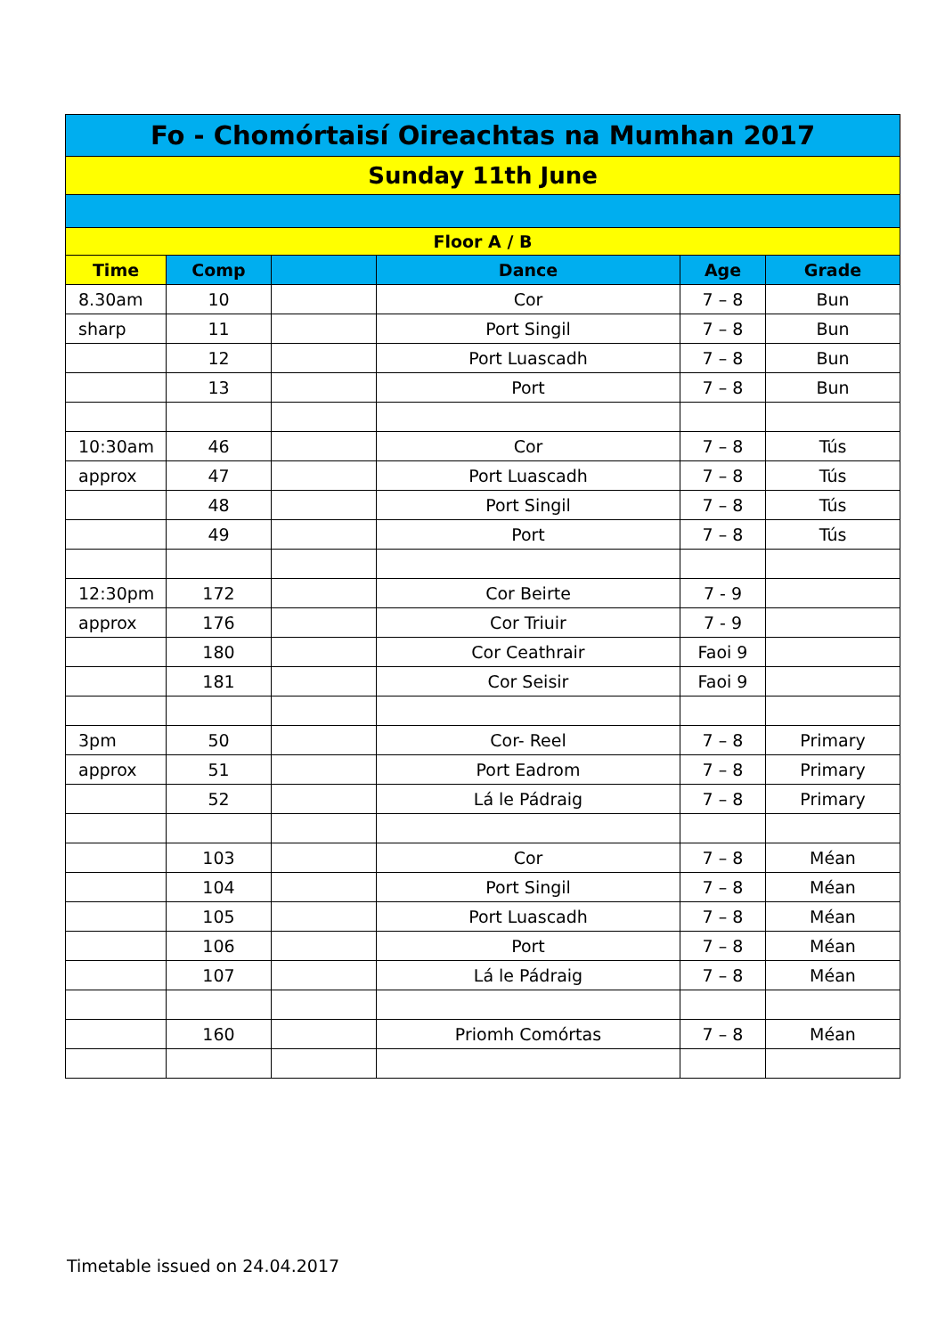| Fo - Chomórtaisí Oireachtas na Mumhan 2017 | | | | | |
| Sunday 11th June | | | | | |
| Floor A / B | | | | | |
| Time | Comp | | Dance | Age | Grade |
| 8.30am | 10 | | Cor | 7 – 8 | Bun |
| sharp | 11 | | Port Singil | 7 – 8 | Bun |
| | 12 | | Port Luascadh | 7 – 8 | Bun |
| | 13 | | Port | 7 – 8 | Bun |
| 10:30am | 46 | | Cor | 7 – 8 | Tús |
| approx | 47 | | Port Luascadh | 7 – 8 | Tús |
| | 48 | | Port Singil | 7 – 8 | Tús |
| | 49 | | Port | 7 – 8 | Tús |
| 12:30pm | 172 | | Cor Beirte | 7 - 9 | |
| approx | 176 | | Cor Triuir | 7 - 9 | |
| | 180 | | Cor Ceathrair | Faoi 9 | |
| | 181 | | Cor Seisir | Faoi 9 | |
| 3pm | 50 | | Cor- Reel | 7 – 8 | Primary |
| approx | 51 | | Port Eadrom | 7 – 8 | Primary |
| | 52 | | Lá le Pádraig | 7 – 8 | Primary |
| | 103 | | Cor | 7 – 8 | Méan |
| | 104 | | Port Singil | 7 – 8 | Méan |
| | 105 | | Port Luascadh | 7 – 8 | Méan |
| | 106 | | Port | 7 – 8 | Méan |
| | 107 | | Lá le Pádraig | 7 – 8 | Méan |
| | 160 | | Priomh Comórtas | 7 – 8 | Méan |
Timetable issued on 24.04.2017